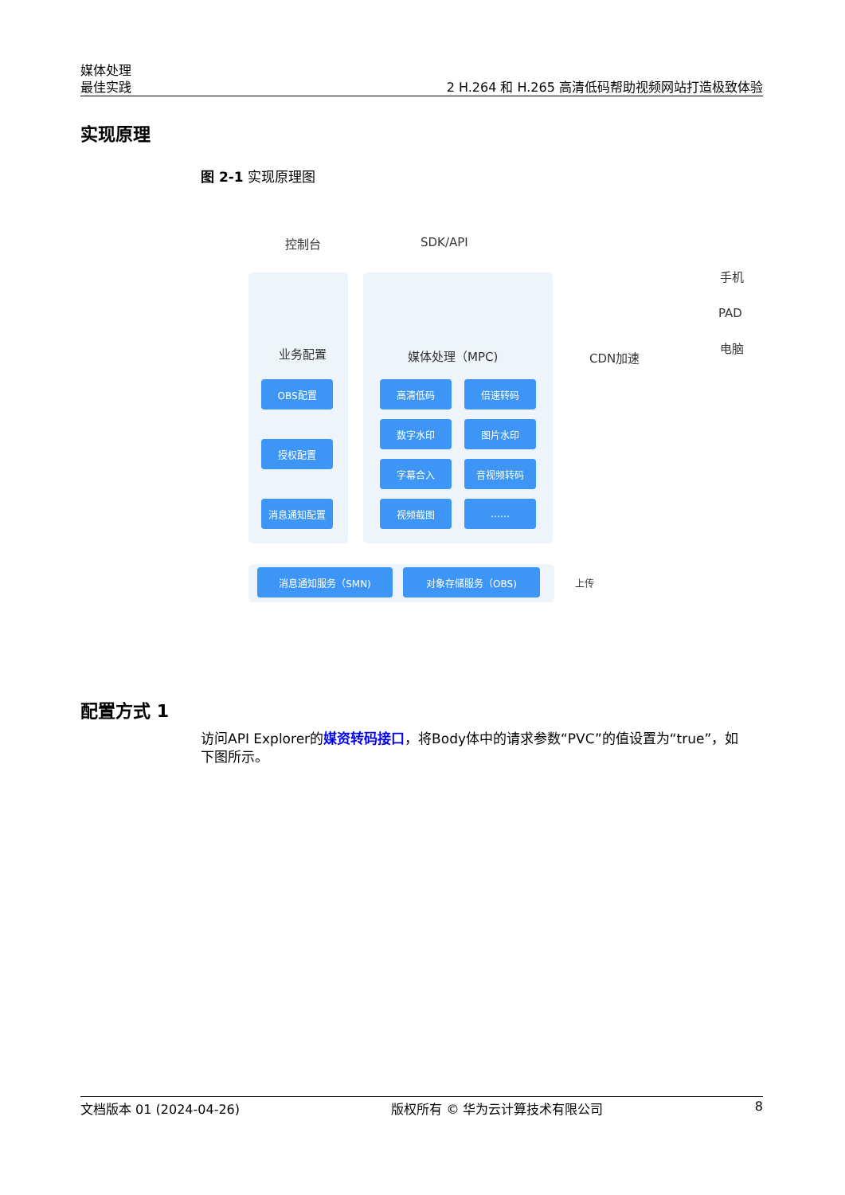媒体处理
最佳实践
2 H.264 和 H.265 高清低码帮助视频网站打造极致体验
实现原理
图 2-1 实现原理图
控制台 SDK/API
业务配置 媒体处理（MPC) CDN加速
手机
PAD
电脑
OBS配置
授权配置
消息通知配置
高清低码 倍速转码
数字水印 图片水印
字幕合入 音视频转码
视频截图 ……
消息通知服务（SMN) 对象存储服务（OBS)
上传
配置方式 1
访问API Explorer的媒资转码接口，将Body体中的请求参数“PVC”的值设置为“true”，如下图所示。
文档版本 01 (2024-04-26) 版权所有 © 华为云计算技术有限公司 8